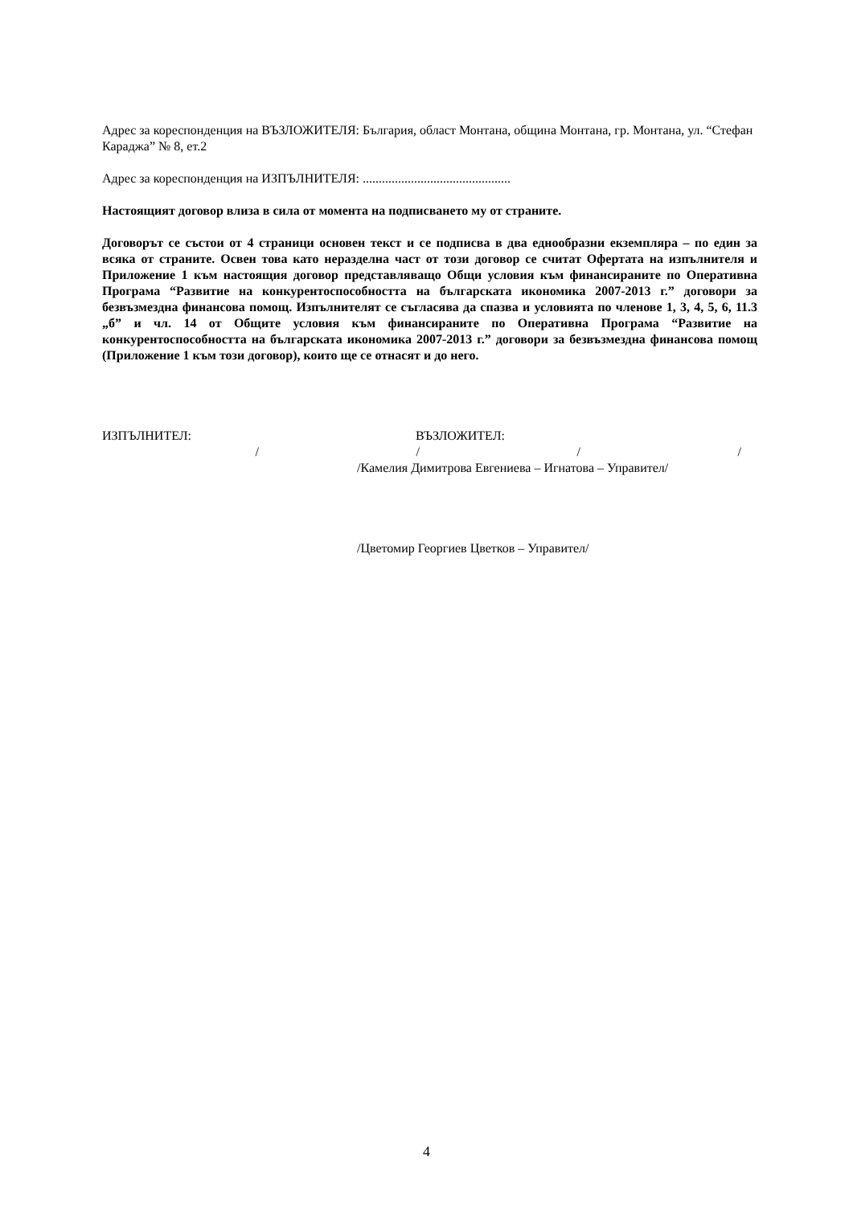Адрес за кореспонденция на ВЪЗЛОЖИТЕЛЯ: България, област Монтана, община Монтана, гр. Монтана, ул. “Стефан Караджа” № 8, ет.2
Адрес за кореспонденция на ИЗПЪЛНИТЕЛЯ: ..............................................
Настоящият договор влиза в сила от момента на подписването му от страните.
Договорът се състои от 4 страници основен текст и се подписва в два еднообразни екземпляра – по един за всяка от страните. Освен това като неразделна част от този договор се считат Офертата на изпълнителя и Приложение 1 към настоящия договор представляващо Общи условия към финансираните по Оперативна Програма “Развитие на конкурентоспособността на българската икономика 2007-2013 г.” договори за безвъзмездна финансова помощ. Изпълнителят се съгласява да спазва и условията по членове 1, 3, 4, 5, 6, 11.3 „б” и чл. 14 от Общите условия към финансираните по Оперативна Програма “Развитие на конкурентоспособността на българската икономика 2007-2013 г.” договори за безвъзмездна финансова помощ (Приложение 1 към този договор), които ще се отнасят и до него.
ИЗПЪЛНИТЕЛ: ВЪЗЛОЖИТЕЛ:
/ / / /
/Камелия Димитрова Евгениева – Игнатова – Управител/
/Цветомир Георгиев Цветков – Управител/
4